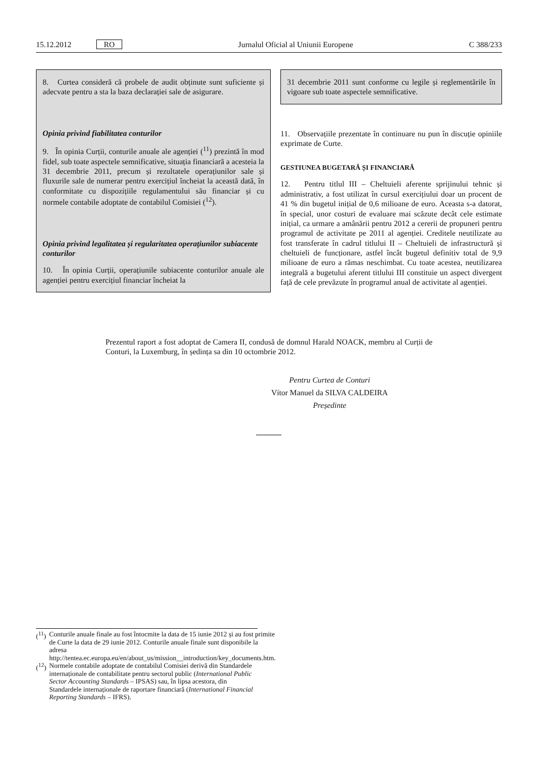15.12.2012 RO Jurnalul Oficial al Uniunii Europene C 388/233
8. Curtea consideră că probele de audit obținute sunt suficiente și adecvate pentru a sta la baza declarației sale de asigurare.
Opinia privind fiabilitatea conturilor
9. În opinia Curții, conturile anuale ale agenției (<sup>11</sup>) prezintă în mod fidel, sub toate aspectele semnificative, situația financiară a acesteia la 31 decembrie 2011, precum și rezultatele operațiunilor sale și fluxurile sale de numerar pentru exercițiul încheiat la această dată, în conformitate cu dispozițiile regulamentului său financiar și cu normele contabile adoptate de contabilul Comisiei (<sup>12</sup>).
Opinia privind legalitatea și regularitatea operațiunilor subiacente conturilor
10. În opinia Curții, operațiunile subiacente conturilor anuale ale agenției pentru exercițiul financiar încheiat la
31 decembrie 2011 sunt conforme cu legile și reglementările în vigoare sub toate aspectele semnificative.
11. Observațiile prezentate în continuare nu pun în discuție opiniile exprimate de Curte.
GESTIUNEA BUGETARĂ ȘI FINANCIARĂ
12. Pentru titlul III – Cheltuieli aferente sprijinului tehnic și administrativ, a fost utilizat în cursul exercițiului doar un procent de 41 % din bugetul inițial de 0,6 milioane de euro. Aceasta s-a datorat, în special, unor costuri de evaluare mai scăzute decât cele estimate inițial, ca urmare a amânării pentru 2012 a cererii de propuneri pentru programul de activitate pe 2011 al agenției. Creditele neutilizate au fost transferate în cadrul titlului II – Cheltuieli de infrastructură și cheltuieli de funcționare, astfel încât bugetul definitiv total de 9,9 milioane de euro a rămas neschimbat. Cu toate acestea, neutilizarea integrală a bugetului aferent titlului III constituie un aspect divergent față de cele prevăzute în programul anual de activitate al agenției.
Prezentul raport a fost adoptat de Camera II, condusă de domnul Harald NOACK, membru al Curții de Conturi, la Luxemburg, în ședința sa din 10 octombrie 2012.
Pentru Curtea de Conturi
Vítor Manuel da SILVA CALDEIRA
Președinte
(<sup>11</sup>) Conturile anuale finale au fost întocmite la data de 15 iunie 2012 și au fost primite de Curte la data de 29 iunie 2012. Conturile anuale finale sunt disponibile la adresa http://tentea.ec.europa.eu/en/about_us/mission__introduction/key_documents.htm.
(<sup>12</sup>) Normele contabile adoptate de contabilul Comisiei derivă din Standardele internaționale de contabilitate pentru sectorul public (International Public Sector Accounting Standards – IPSAS) sau, în lipsa acestora, din Standardele internaționale de raportare financiară (International Financial Reporting Standards – IFRS).